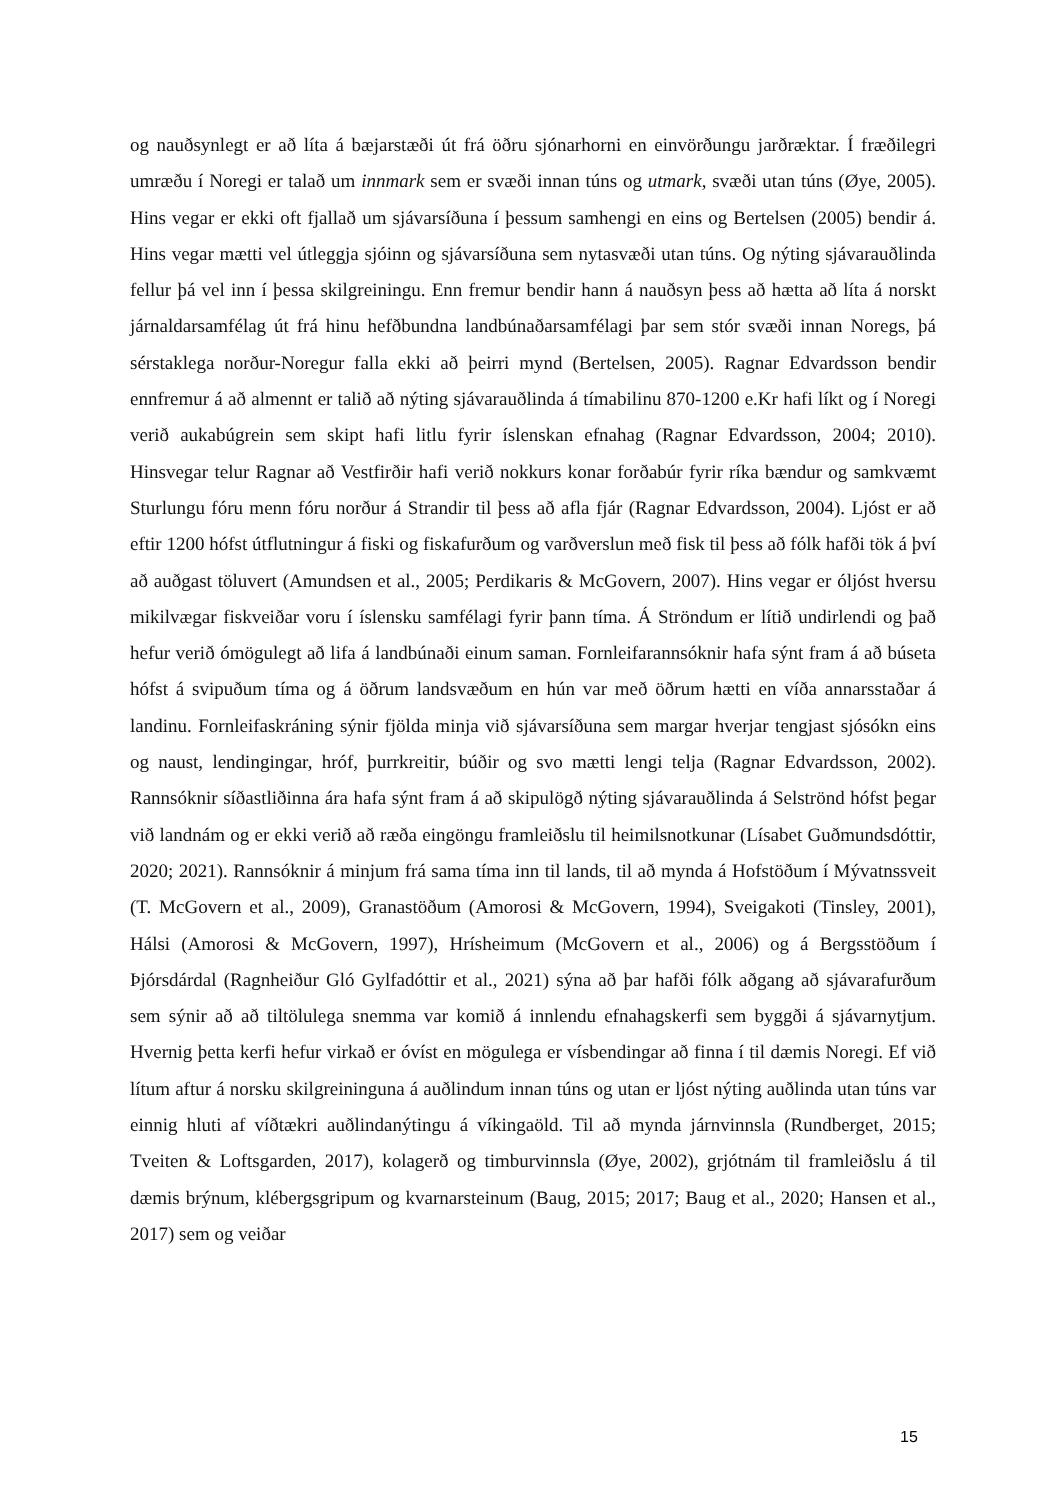og nauðsynlegt er að líta á bæjarstæði út frá öðru sjónarhorni en einvörðungu jarðræktar. Í fræðilegri umræðu í Noregi er talað um innmark sem er svæði innan túns og utmark, svæði utan túns (Øye, 2005). Hins vegar er ekki oft fjallað um sjávarsíðuna í þessum samhengi en eins og Bertelsen (2005) bendir á. Hins vegar mætti vel útleggja sjóinn og sjávarsíðuna sem nytasvæði utan túns. Og nýting sjávarauðlinda fellur þá vel inn í þessa skilgreiningu. Enn fremur bendir hann á nauðsyn þess að hætta að líta á norskt járnaldarsamfélag út frá hinu hefðbundna landbúnaðarsamfélagi þar sem stór svæði innan Noregs, þá sérstaklega norður-Noregur falla ekki að þeirri mynd (Bertelsen, 2005). Ragnar Edvardsson bendir ennfremur á að almennt er talið að nýting sjávarauðlinda á tímabilinu 870-1200 e.Kr hafi líkt og í Noregi verið aukabúgrein sem skipt hafi litlu fyrir íslenskan efnahag (Ragnar Edvardsson, 2004; 2010). Hinsvegar telur Ragnar að Vestfirðir hafi verið nokkurs konar forðabúr fyrir ríka bændur og samkvæmt Sturlungu fóru menn fóru norður á Strandir til þess að afla fjár (Ragnar Edvardsson, 2004). Ljóst er að eftir 1200 hófst útflutningur á fiski og fiskafurðum og varðverslun með fisk til þess að fólk hafði tök á því að auðgast töluvert (Amundsen et al., 2005; Perdikaris & McGovern, 2007). Hins vegar er óljóst hversu mikilvægar fiskveiðar voru í íslensku samfélagi fyrir þann tíma. Á Ströndum er lítið undirlendi og það hefur verið ómögulegt að lifa á landbúnaði einum saman. Fornleifarannsóknir hafa sýnt fram á að búseta hófst á svipuðum tíma og á öðrum landsvæðum en hún var með öðrum hætti en víða annarsstaðar á landinu. Fornleifaskráning sýnir fjölda minja við sjávarsíðuna sem margar hverjar tengjast sjósókn eins og naust, lendingingar, hróf, þurrkreitir, búðir og svo mætti lengi telja (Ragnar Edvardsson, 2002). Rannsóknir síðastliðinna ára hafa sýnt fram á að skipulögð nýting sjávarauðlinda á Selströnd hófst þegar við landnám og er ekki verið að ræða eingöngu framleiðslu til heimilsnotkunar (Lísabet Guðmundsdóttir, 2020; 2021). Rannsóknir á minjum frá sama tíma inn til lands, til að mynda á Hofstöðum í Mývatnssveit (T. McGovern et al., 2009), Granastöðum (Amorosi & McGovern, 1994), Sveigakoti (Tinsley, 2001), Hálsi (Amorosi & McGovern, 1997), Hrísheimum (McGovern et al., 2006) og á Bergsstöðum í Þjórsdárdal (Ragnheiður Gló Gylfadóttir et al., 2021) sýna að þar hafði fólk aðgang að sjávarafurðum sem sýnir að að tiltölulega snemma var komið á innlendu efnahagskerfi sem byggði á sjávarnytjum. Hvernig þetta kerfi hefur virkað er óvíst en mögulega er vísbendingar að finna í til dæmis Noregi. Ef við lítum aftur á norsku skilgreininguna á auðlindum innan túns og utan er ljóst nýting auðlinda utan túns var einnig hluti af víðtækri auðlindanýtingu á víkingaöld. Til að mynda járnvinnsla (Rundberget, 2015; Tveiten & Loftsgarden, 2017), kolagerð og timburvinnsla (Øye, 2002), grjótnám til framleiðslu á til dæmis brýnum, klébergsgripum og kvarnarsteinum (Baug, 2015; 2017; Baug et al., 2020; Hansen et al., 2017) sem og veiðar
15